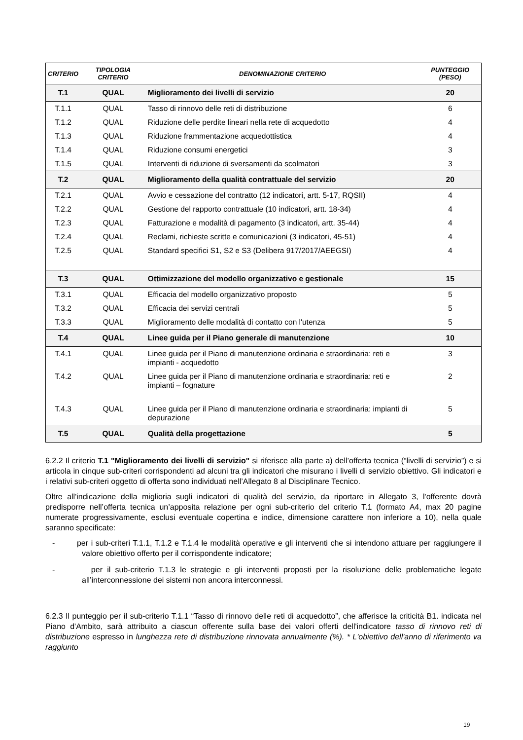| CRITERIO | TIPOLOGIA CRITERIO | DENOMINAZIONE CRITERIO | PUNTEGGIO (PESO) |
| --- | --- | --- | --- |
| T.1 | QUAL | Miglioramento dei livelli di servizio | 20 |
| T.1.1 | QUAL | Tasso di rinnovo delle reti di distribuzione | 6 |
| T.1.2 | QUAL | Riduzione delle perdite lineari nella rete di acquedotto | 4 |
| T.1.3 | QUAL | Riduzione frammentazione acquedottistica | 4 |
| T.1.4 | QUAL | Riduzione consumi energetici | 3 |
| T.1.5 | QUAL | Interventi di riduzione di sversamenti da scolmatori | 3 |
| T.2 | QUAL | Miglioramento della qualità contrattuale del servizio | 20 |
| T.2.1 | QUAL | Avvio e cessazione del contratto (12 indicatori, artt. 5-17, RQSII) | 4 |
| T.2.2 | QUAL | Gestione del rapporto contrattuale (10 indicatori, artt. 18-34) | 4 |
| T.2.3 | QUAL | Fatturazione e modalità di pagamento (3 indicatori, artt. 35-44) | 4 |
| T.2.4 | QUAL | Reclami, richieste scritte e comunicazioni (3 indicatori, 45-51) | 4 |
| T.2.5 | QUAL | Standard specifici S1, S2 e S3 (Delibera 917/2017/AEEGSI) | 4 |
| T.3 | QUAL | Ottimizzazione del modello organizzativo e gestionale | 15 |
| T.3.1 | QUAL | Efficacia del modello organizzativo proposto | 5 |
| T.3.2 | QUAL | Efficacia dei servizi centrali | 5 |
| T.3.3 | QUAL | Miglioramento delle modalità di contatto con l'utenza | 5 |
| T.4 | QUAL | Linee guida per il Piano generale di manutenzione | 10 |
| T.4.1 | QUAL | Linee guida per il Piano di manutenzione ordinaria e straordinaria: reti e impianti - acquedotto | 3 |
| T.4.2 | QUAL | Linee guida per il Piano di manutenzione ordinaria e straordinaria: reti e impianti – fognature | 2 |
| T.4.3 | QUAL | Linee guida per il Piano di manutenzione ordinaria e straordinaria: impianti di depurazione | 5 |
| T.5 | QUAL | Qualità della progettazione | 5 |
6.2.2 Il criterio T.1 "Miglioramento dei livelli di servizio" si riferisce alla parte a) dell’offerta tecnica (“livelli di servizio”) e si articola in cinque sub-criteri corrispondenti ad alcuni tra gli indicatori che misurano i livelli di servizio obiettivo. Gli indicatori e i relativi sub-criteri oggetto di offerta sono individuati nell’Allegato 8 al Disciplinare Tecnico.
Oltre all'indicazione della miglioria sugli indicatori di qualità del servizio, da riportare in Allegato 3, l'offerente dovrà predisporre nell’offerta tecnica un’apposita relazione per ogni sub-criterio del criterio T.1 (formato A4, max 20 pagine numerate progressivamente, esclusi eventuale copertina e indice, dimensione carattere non inferiore a 10), nella quale saranno specificate:
- per i sub-criteri T.1.1, T.1.2 e T.1.4 le modalità operative e gli interventi che si intendono attuare per raggiungere il valore obiettivo offerto per il corrispondente indicatore;
- per il sub-criterio T.1.3 le strategie e gli interventi proposti per la risoluzione delle problematiche legate all’interconnessione dei sistemi non ancora interconnessi.
6.2.3 Il punteggio per il sub-criterio T.1.1 “Tasso di rinnovo delle reti di acquedotto”, che afferisce la criticità B1. indicata nel Piano d'Ambito, sarà attribuito a ciascun offerente sulla base dei valori offerti dell'indicatore tasso di rinnovo reti di distribuzione espresso in lunghezza rete di distribuzione rinnovata annualmente (%). * L'obiettivo dell'anno di riferimento va raggiunto
19